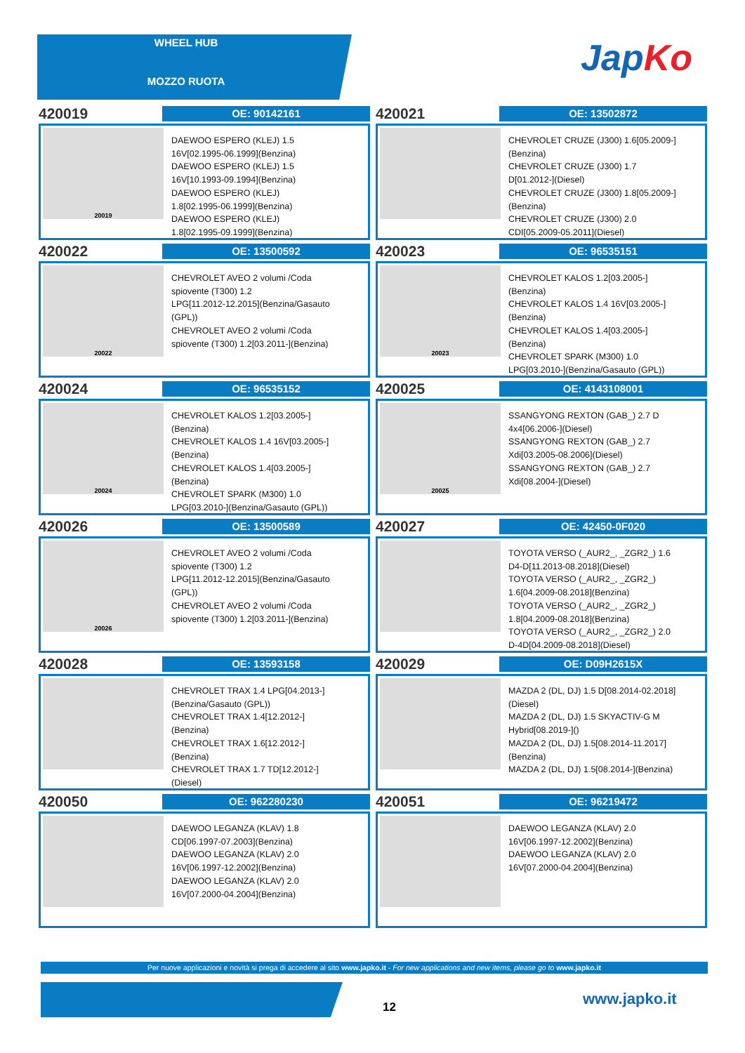WHEEL HUB
MOZZO RUOTA
JapKo
420019
OE: 90142161
20019
DAEWOO ESPERO (KLEJ) 1.5
16V[02.1995-06.1999](Benzina)
DAEWOO ESPERO (KLEJ) 1.5
16V[10.1993-09.1994](Benzina)
DAEWOO ESPERO (KLEJ)
1.8[02.1995-06.1999](Benzina)
DAEWOO ESPERO (KLEJ)
1.8[02.1995-09.1999](Benzina)
420021
OE: 13502872
CHEVROLET CRUZE (J300) 1.6[05.2009-]
(Benzina)
CHEVROLET CRUZE (J300) 1.7
D[01.2012-](Diesel)
CHEVROLET CRUZE (J300) 1.8[05.2009-]
(Benzina)
CHEVROLET CRUZE (J300) 2.0
CDI[05.2009-05.2011](Diesel)
420022
OE: 13500592
20022
CHEVROLET AVEO 2 volumi /Coda
spiovente (T300) 1.2
LPG[11.2012-12.2015](Benzina/Gasauto
(GPL))
CHEVROLET AVEO 2 volumi /Coda
spiovente (T300) 1.2[03.2011-](Benzina)
420023
OE: 96535151
20023
CHEVROLET KALOS 1.2[03.2005-]
(Benzina)
CHEVROLET KALOS 1.4 16V[03.2005-]
(Benzina)
CHEVROLET KALOS 1.4[03.2005-]
(Benzina)
CHEVROLET SPARK (M300) 1.0
LPG[03.2010-](Benzina/Gasauto (GPL))
420024
OE: 96535152
20024
CHEVROLET KALOS 1.2[03.2005-]
(Benzina)
CHEVROLET KALOS 1.4 16V[03.2005-]
(Benzina)
CHEVROLET KALOS 1.4[03.2005-]
(Benzina)
CHEVROLET SPARK (M300) 1.0
LPG[03.2010-](Benzina/Gasauto (GPL))
420025
OE: 4143108001
20025
SSANGYONG REXTON (GAB_) 2.7 D
4x4[06.2006-](Diesel)
SSANGYONG REXTON (GAB_) 2.7
Xdi[03.2005-08.2006](Diesel)
SSANGYONG REXTON (GAB_) 2.7
Xdi[08.2004-](Diesel)
420026
OE: 13500589
20026
CHEVROLET AVEO 2 volumi /Coda
spiovente (T300) 1.2
LPG[11.2012-12.2015](Benzina/Gasauto
(GPL))
CHEVROLET AVEO 2 volumi /Coda
spiovente (T300) 1.2[03.2011-](Benzina)
420027
OE: 42450-0F020
TOYOTA VERSO (_AUR2_, _ZGR2_) 1.6
D4-D[11.2013-08.2018](Diesel)
TOYOTA VERSO (_AUR2_, _ZGR2_)
1.6[04.2009-08.2018](Benzina)
TOYOTA VERSO (_AUR2_, _ZGR2_)
1.8[04.2009-08.2018](Benzina)
TOYOTA VERSO (_AUR2_, _ZGR2_) 2.0
D-4D[04.2009-08.2018](Diesel)
420028
OE: 13593158
CHEVROLET TRAX 1.4 LPG[04.2013-]
(Benzina/Gasauto (GPL))
CHEVROLET TRAX 1.4[12.2012-]
(Benzina)
CHEVROLET TRAX 1.6[12.2012-]
(Benzina)
CHEVROLET TRAX 1.7 TD[12.2012-]
(Diesel)
420029
OE: D09H2615X
MAZDA 2 (DL, DJ) 1.5 D[08.2014-02.2018]
(Diesel)
MAZDA 2 (DL, DJ) 1.5 SKYACTIV-G M
Hybrid[08.2019-]()
MAZDA 2 (DL, DJ) 1.5[08.2014-11.2017]
(Benzina)
MAZDA 2 (DL, DJ) 1.5[08.2014-](Benzina)
420050
OE: 962280230
DAEWOO LEGANZA (KLAV) 1.8
CD[06.1997-07.2003](Benzina)
DAEWOO LEGANZA (KLAV) 2.0
16V[06.1997-12.2002](Benzina)
DAEWOO LEGANZA (KLAV) 2.0
16V[07.2000-04.2004](Benzina)
420051
OE: 96219472
DAEWOO LEGANZA (KLAV) 2.0
16V[06.1997-12.2002](Benzina)
DAEWOO LEGANZA (KLAV) 2.0
16V[07.2000-04.2004](Benzina)
Per nuove applicazioni e novità si prega di accedere al sito www.japko.it - For new applications and new items, please go to www.japko.it
12 www.japko.it